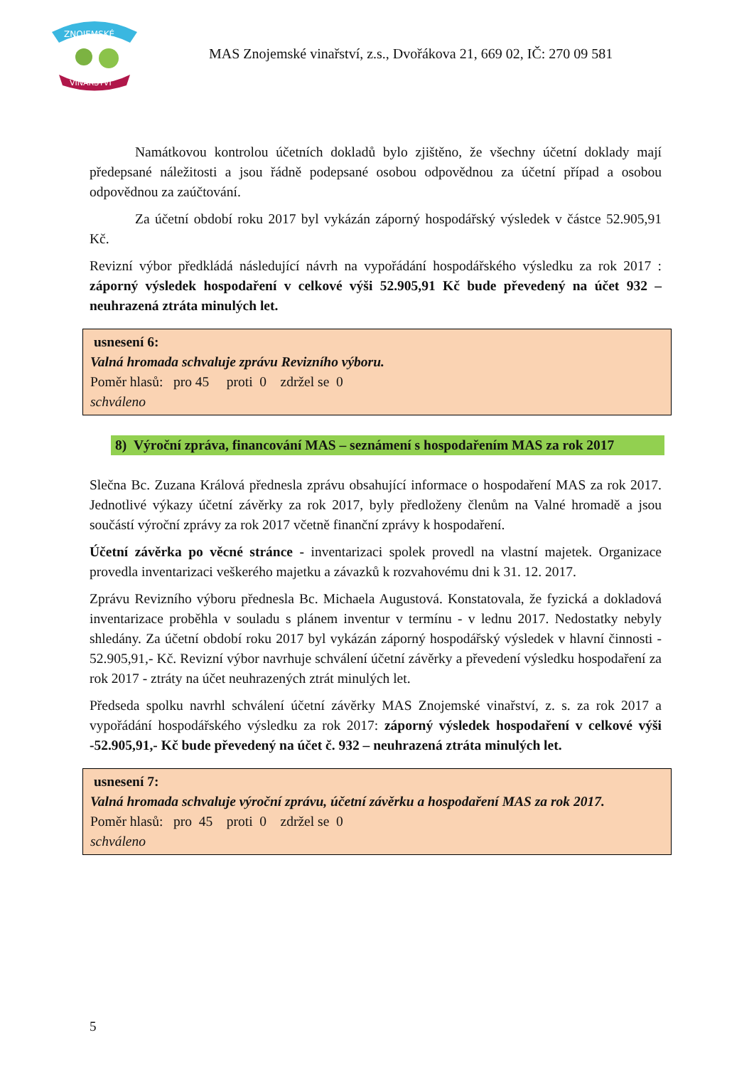ZNOJEMSKÉ
VINAŘSTVÍ
MAS Znojemské vinařství, z.s., Dvořákova 21, 669 02, IČ: 270 09 581
Namátkovou kontrolou účetních dokladů bylo zjištěno, že všechny účetní doklady mají předepsané náležitosti a jsou řádně podepsané osobou odpovědnou za účetní případ a osobou odpovědnou za zaúčtování.
Za účetní období roku 2017 byl vykázán záporný hospodářský výsledek v částce 52.905,91 Kč.
Revizní výbor předkládá následující návrh na vypořádání hospodářského výsledku za rok 2017 : záporný výsledek hospodaření v celkové výši 52.905,91 Kč bude převedený na účet 932 – neuhrazená ztráta minulých let.
usnesení 6:
Valná hromada schvaluje zprávu Revizního výboru.
Poměr hlasů: pro 45 proti 0 zdržel se 0
schváleno
8) Výroční zpráva, financování MAS – seznámení s hospodařením MAS za rok 2017
Slečna Bc. Zuzana Králová přednesla zprávu obsahující informace o hospodaření MAS za rok 2017. Jednotlivé výkazy účetní závěrky za rok 2017, byly předloženy členům na Valné hromadě a jsou součástí výroční zprávy za rok 2017 včetně finanční zprávy k hospodaření.
Účetní závěrka po věcné stránce - inventarizaci spolek provedl na vlastní majetek. Organizace provedla inventarizaci veškerého majetku a závazků k rozvahovému dni k 31. 12. 2017.
Zprávu Revizního výboru přednesla Bc. Michaela Augustová. Konstatovala, že fyzická a dokladová inventarizace proběhla v souladu s plánem inventur v termínu - v lednu 2017. Nedostatky nebyly shledány. Za účetní období roku 2017 byl vykázán záporný hospodářský výsledek v hlavní činnosti - 52.905,91,- Kč. Revizní výbor navrhuje schválení účetní závěrky a převedení výsledku hospodaření za rok 2017 - ztráty na účet neuhrazených ztrát minulých let.
Předseda spolku navrhl schválení účetní závěrky MAS Znojemské vinařství, z. s. za rok 2017 a vypořádání hospodářského výsledku za rok 2017: záporný výsledek hospodaření v celkové výši -52.905,91,- Kč bude převedený na účet č. 932 – neuhrazená ztráta minulých let.
usnesení 7:
Valná hromada schvaluje výroční zprávu, účetní závěrku a hospodaření MAS za rok 2017.
Poměr hlasů: pro 45 proti 0 zdržel se 0
schváleno
5